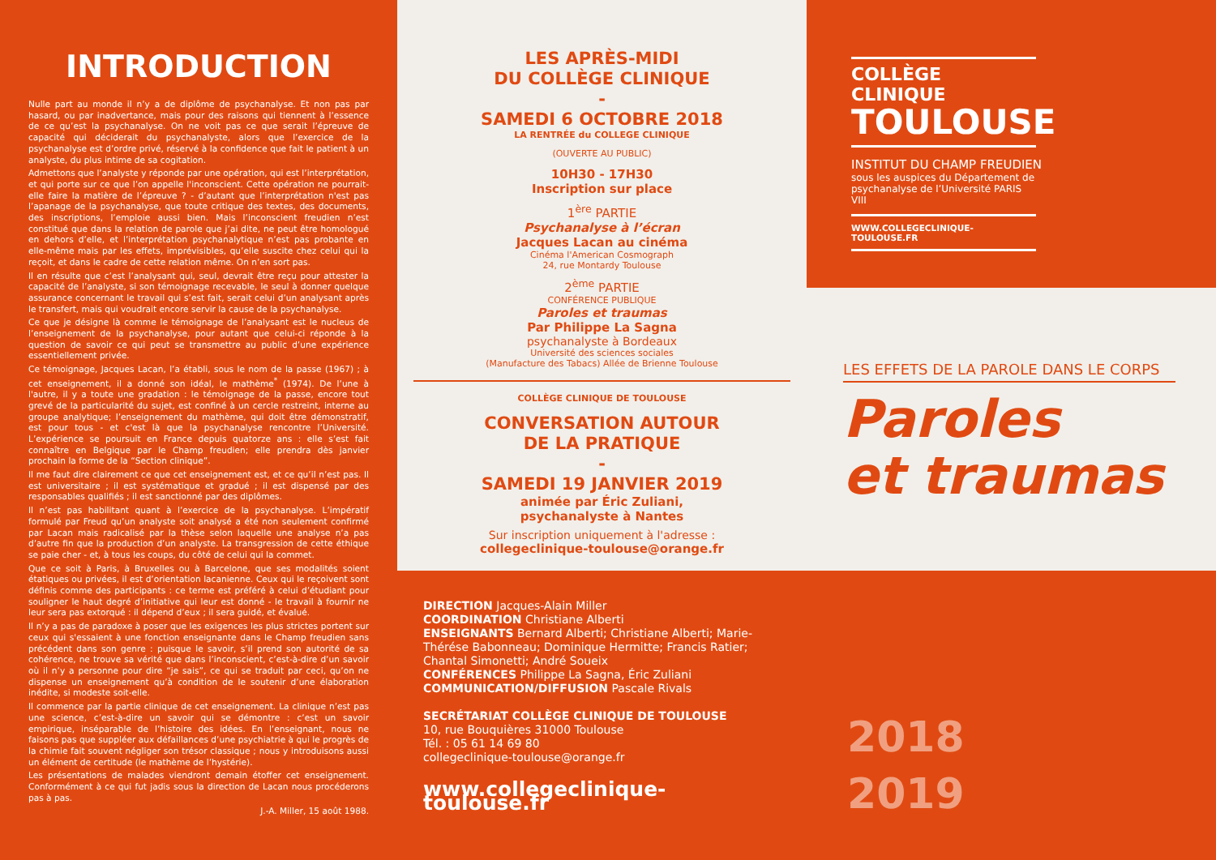INTRODUCTION
Nulle part au monde il n’y a de diplôme de psychanalyse. Et non pas par hasard, ou par inadvertance, mais pour des raisons qui tiennent à l’essence de ce qu’est la psychanalyse. On ne voit pas ce que serait l’épreuve de capacité qui déciderait du psychanalyste, alors que l’exercice de la psychanalyse est d’ordre privé, réservé à la confidence que fait le patient à un analyste, du plus intime de sa cogitation.
Admettons que l’analyste y réponde par une opération, qui est l’interprétation, et qui porte sur ce que l’on appelle l'inconscient. Cette opération ne pourrait-elle faire la matière de l’épreuve ? - d’autant que l’interprétation n'est pas l’apanage de la psychanalyse, que toute critique des textes, des documents, des inscriptions, l’emploie aussi bien. Mais l’inconscient freudien n’est constitué que dans la relation de parole que j’ai dite, ne peut être homologué en dehors d’elle, et l’interprétation psychanalytique n’est pas probante en elle-même mais par les effets, imprévisibles, qu’elle suscite chez celui qui la reçoit, et dans le cadre de cette relation même. On n’en sort pas.
Il en résulte que c’est l’analysant qui, seul, devrait être reçu pour attester la capacité de l’analyste, si son témoignage recevable, le seul à donner quelque assurance concernant le travail qui s’est fait, serait celui d’un analysant après le transfert, mais qui voudrait encore servir la cause de la psychanalyse.
Ce que je désigne là comme le témoignage de l’analysant est le nucleus de l’enseignement de la psychanalyse, pour autant que celui-ci réponde à la question de savoir ce qui peut se transmettre au public d’une expérience essentiellement privée.
Ce témoignage, Jacques Lacan, l’a établi, sous le nom de la passe (1967) ; à cet enseignement, il a donné son idéal, le mathème<sup>*</sup> (1974). De l’une à l'autre, il y a toute une gradation : le témoignage de la passe, encore tout grevé de la particularité du sujet, est confiné à un cercle restreint, interne au groupe analytique; l’enseignement du mathème, qui doit être démonstratif, est pour tous - et c'est là que la psychanalyse rencontre l’Université. L’expérience se poursuit en France depuis quatorze ans : elle s’est fait connaître en Belgique par le Champ freudien; elle prendra dès janvier prochain la forme de la “Section clinique”.
Il me faut dire clairement ce que cet enseignement est, et ce qu’il n’est pas. Il est universitaire ; il est systématique et gradué ; il est dispensé par des responsables qualifiés ; il est sanctionné par des diplômes.
Il n’est pas habilitant quant à l’exercice de la psychanalyse. L’impératif formulé par Freud qu’un analyste soit analysé a été non seulement confirmé par Lacan mais radicalisé par la thèse selon laquelle une analyse n’a pas d’autre fin que la production d’un analyste. La transgression de cette éthique se paie cher - et, à tous les coups, du côté de celui qui la commet.
Que ce soit à Paris, à Bruxelles ou à Barcelone, que ses modalités soient étatiques ou privées, il est d’orientation lacanienne. Ceux qui le reçoivent sont définis comme des participants : ce terme est préféré à celui d’étudiant pour souligner le haut degré d’initiative qui leur est donné - le travail à fournir ne leur sera pas extorqué : il dépend d’eux ; il sera guidé, et évalué.
Il n’y a pas de paradoxe à poser que les exigences les plus strictes portent sur ceux qui s'essaient à une fonction enseignante dans le Champ freudien sans précédent dans son genre : puisque le savoir, s’il prend son autorité de sa cohérence, ne trouve sa vérité que dans l’inconscient, c’est-à-dire d’un savoir où il n’y a personne pour dire “je sais”, ce qui se traduit par ceci, qu’on ne dispense un enseignement qu’à condition de le soutenir d’une élaboration inédite, si modeste soit-elle.
Il commence par la partie clinique de cet enseignement. La clinique n’est pas une science, c’est-à-dire un savoir qui se démontre : c’est un savoir empirique, inséparable de l’histoire des idées. En l’enseignant, nous ne faisons pas que suppléer aux défaillances d’une psychiatrie à qui le progrès de la chimie fait souvent négliger son trésor classique ; nous y introduisons aussi un élément de certitude (le mathème de l’hystérie).
Les présentations de malades viendront demain étoffer cet enseignement. Conformément à ce qui fut jadis sous la direction de Lacan nous procéderons pas à pas.
J.-A. Miller, 15 août 1988.
LES APRÈS-MIDI
DU COLLÈGE CLINIQUE
-
SAMEDI 6 OCTOBRE 2018
LA RENTRÉE du COLLEGE CLINIQUE
(OUVERTE AU PUBLIC)
10H30 - 17H30
Inscription sur place
1<sup>ère</sup> PARTIE
Psychanalyse à l’écran
Jacques Lacan au cinéma
Cinéma l'American Cosmograph
24, rue Montardy Toulouse
2<sup>ème</sup> PARTIE
CONFÉRENCE PUBLIQUE
Paroles et traumas
Par Philippe La Sagna
psychanalyste à Bordeaux
Université des sciences sociales
(Manufacture des Tabacs) Allée de Brienne Toulouse
COLLÈGE CLINIQUE DE TOULOUSE
CONVERSATION AUTOUR
DE LA PRATIQUE
-
SAMEDI 19 JANVIER 2019
animée par Éric Zuliani,
psychanalyste à Nantes
Sur inscription uniquement à l'adresse :
collegeclinique-toulouse@orange.fr
COLLÈGE CLINIQUE
TOULOUSE
INSTITUT DU CHAMP FREUDIEN
sous les auspices du Département de psychanalyse de l’Université PARIS VIII
WWW.COLLEGECLINIQUE-TOULOUSE.FR
LES EFFETS DE LA PAROLE DANS LE CORPS
Paroles
et traumas
DIRECTION Jacques-Alain Miller
COORDINATION Christiane Alberti
ENSEIGNANTS Bernard Alberti; Christiane Alberti; Marie-Thérése Babonneau; Dominique Hermitte; Francis Ratier; Chantal Simonetti; André Soueix
CONFÉRENCES Philippe La Sagna, Éric Zuliani
COMMUNICATION/DIFFUSION Pascale Rivals
SECRÉTARIAT COLLÈGE CLINIQUE DE TOULOUSE
10, rue Bouquières 31000 Toulouse
Tél. : 05 61 14 69 80
collegeclinique-toulouse@orange.fr
www.collegeclinique-toulouse.fr
2018
2019